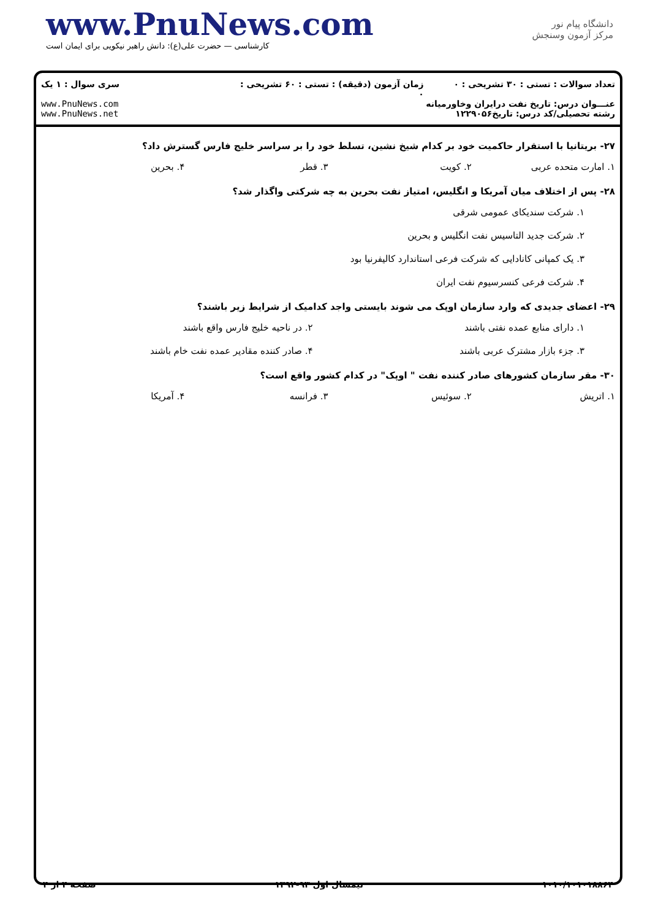www.PnuNews.com
کارشناسی — حضرت علی(ع): دانش راهبر نیکویی برای ایمان است
دانشگاه پیام نور
مرکز آزمون وسنجش
تعداد سوالات : تستی : ۳۰ تشریحی : ۰
عنـــوان درس: تاریخ نفت درایران وخاورمیانه
رشته تحصیلی/کد درس: تاریخ۱۲۲۹۰۵۶
زمان آزمون (دقیقه) : تستی : ۶۰ تشریحی : ۰
سری سوال : ۱ یک
www.PnuNews.com
www.PnuNews.net
۲۷- بریتانیا با استقرار حاکمیت خود بر کدام شیخ نشین، تسلط خود را بر سراسر خلیج فارس گسترش داد؟
۱. امارت متحده عربی ۲. کویت ۳. قطر ۴. بحرین
۲۸- پس از اختلاف میان آمریکا و انگلیس، امتیاز نفت بحرین به چه شرکتی واگذار شد؟
۱. شرکت سندیکای عمومی شرقی
۲. شرکت جدید التاسیس نفت انگلیس و بحرین
۳. یک کمپانی کانادایی که شرکت فرعی استاندارد کالیفرنیا بود
۴. شرکت فرعی کنسرسیوم نفت ایران
۲۹- اعضای جدیدی که وارد سازمان اوپک می شوند بایستی واجد کدامیک از شرایط زیر باشند؟
۱. دارای منابع عمده نفتی باشند ۲. در ناحیه خلیج فارس واقع باشند ۳. جزء بازار مشترک عربی باشند ۴. صادر کننده مقادیر عمده نفت خام باشند
۳۰- مقر سازمان کشورهای صادر کننده نفت " اوپک" در کدام کشور واقع است؟
۱. اتریش ۲. سوئیس ۳. فرانسه ۴. آمریکا
صفحه ۴ از ۴ نیمسال اول ۹۳-۱۳۹۲ ۱۰۱۰/۱۰۱۰۱۸۸۶۴